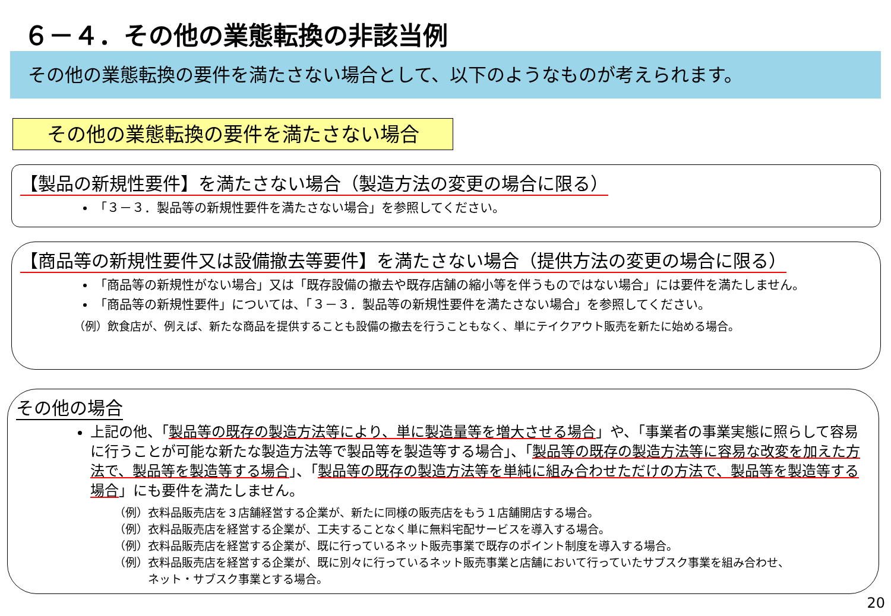６－４．その他の業態転換の非該当例
その他の業態転換の要件を満たさない場合として、以下のようなものが考えられます。
その他の業態転換の要件を満たさない場合
【製品の新規性要件】を満たさない場合（製造方法の変更の場合に限る）
「３－３．製品等の新規性要件を満たさない場合」を参照してください。
【商品等の新規性要件又は設備撤去等要件】を満たさない場合（提供方法の変更の場合に限る）
「商品等の新規性がない場合」又は「既存設備の撤去や既存店舗の縮小等を伴うものではない場合」には要件を満たしません。
「商品等の新規性要件」については、「３－３．製品等の新規性要件を満たさない場合」を参照してください。
（例）飲食店が、例えば、新たな商品を提供することも設備の撤去を行うこともなく、単にテイクアウト販売を新たに始める場合。
その他の場合
上記の他、「製品等の既存の製造方法等により、単に製造量等を増大させる場合」や、「事業者の事業実態に照らして容易に行うことが可能な新たな製造方法等で製品等を製造等する場合」、「製品等の既存の製造方法等に容易な改変を加えた方法で、製品等を製造等する場合」、「製品等の既存の製造方法等を単純に組み合わせただけの方法で、製品等を製造等する場合」にも要件を満たしません。
（例）衣料品販売店を３店舗経営する企業が、新たに同様の販売店をもう１店舗開店する場合。
（例）衣料品販売店を経営する企業が、工夫することなく単に無料宅配サービスを導入する場合。
（例）衣料品販売店を経営する企業が、既に行っているネット販売事業で既存のポイント制度を導入する場合。
（例）衣料品販売店を経営する企業が、既に別々に行っているネット販売事業と店舗において行っていたサブスク事業を組み合わせ、
　　　ネット・サブスク事業とする場合。
20